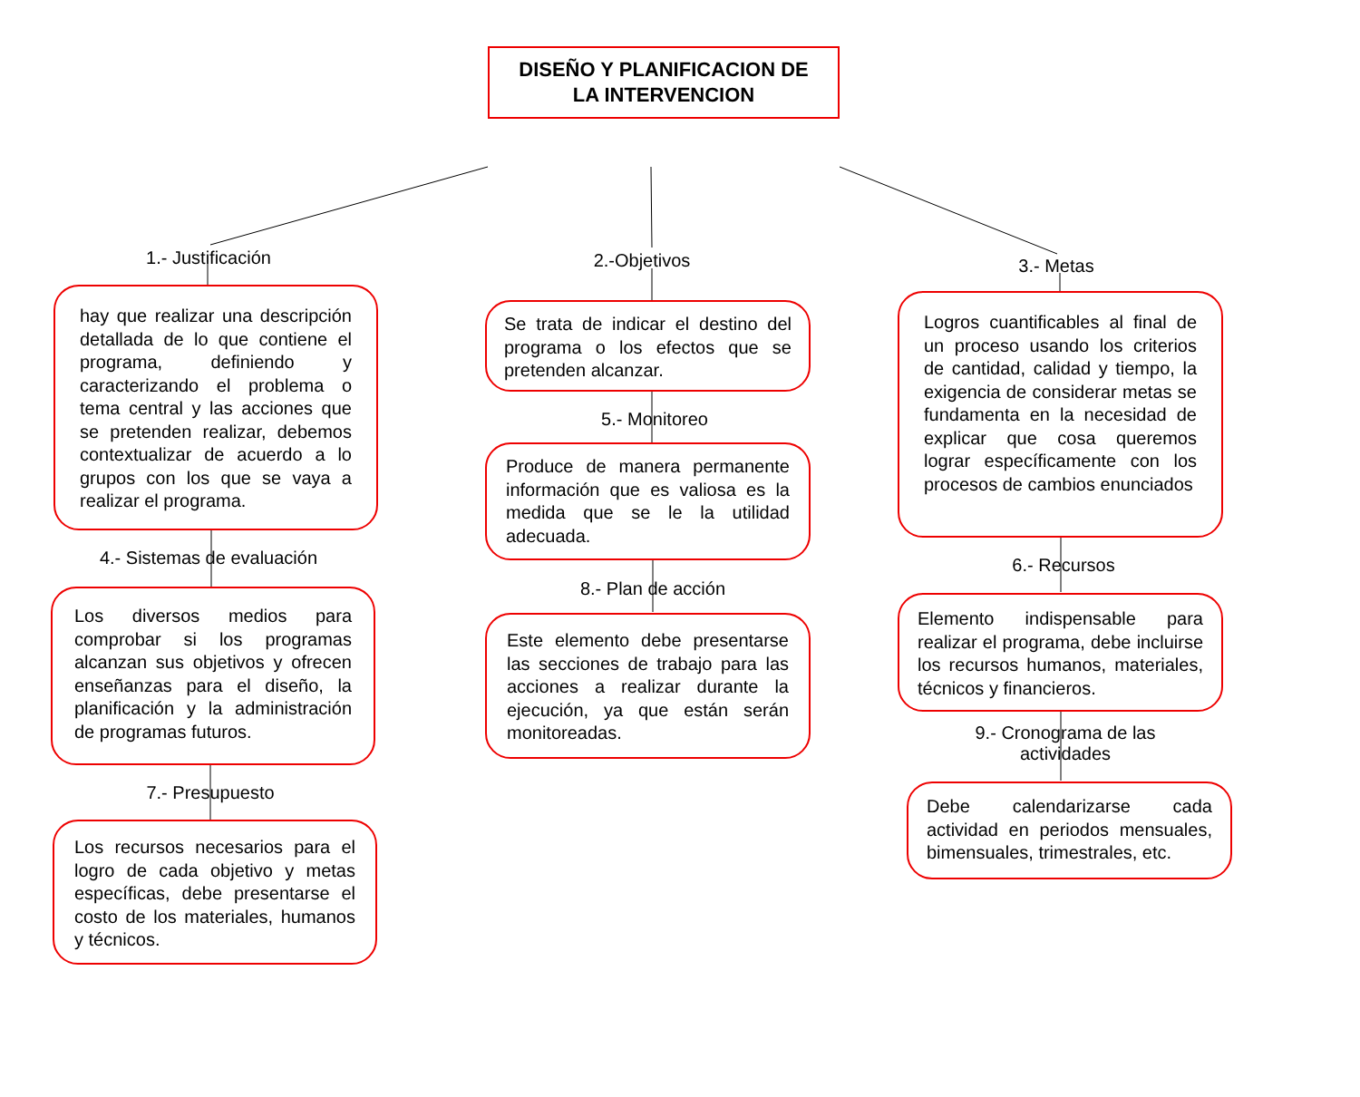DISEÑO Y PLANIFICACION DE
LA INTERVENCION
1.- Justificación
hay que realizar una descripción detallada de lo que contiene el programa, definiendo y caracterizando el problema o tema central y las acciones que se pretenden realizar, debemos contextualizar de acuerdo a lo grupos con los que se vaya a realizar el programa.
4.- Sistemas de evaluación
Los diversos medios para comprobar si los programas alcanzan sus objetivos y ofrecen enseñanzas para el diseño, la planificación y la administración de programas futuros.
7.- Presupuesto
Los recursos necesarios para el logro de cada objetivo y metas específicas, debe presentarse el costo de los materiales, humanos y técnicos.
2.-Objetivos
Se trata de indicar el destino del programa o los efectos que se pretenden alcanzar.
5.- Monitoreo
Produce de manera permanente información que es valiosa es la medida que se le la utilidad adecuada.
8.- Plan de acción
Este elemento debe presentarse las secciones de trabajo para las acciones a realizar durante la ejecución, ya que están serán monitoreadas.
3.- Metas
Logros cuantificables al final de un proceso usando los criterios de cantidad, calidad y tiempo, la exigencia de considerar metas se fundamenta en la necesidad de explicar que cosa queremos lograr específicamente con los procesos de cambios enunciados
6.- Recursos
Elemento indispensable para realizar el programa, debe incluirse los recursos humanos, materiales, técnicos y financieros.
9.- Cronograma de las actividades
Debe calendarizarse cada actividad en periodos mensuales, bimensuales, trimestrales, etc.